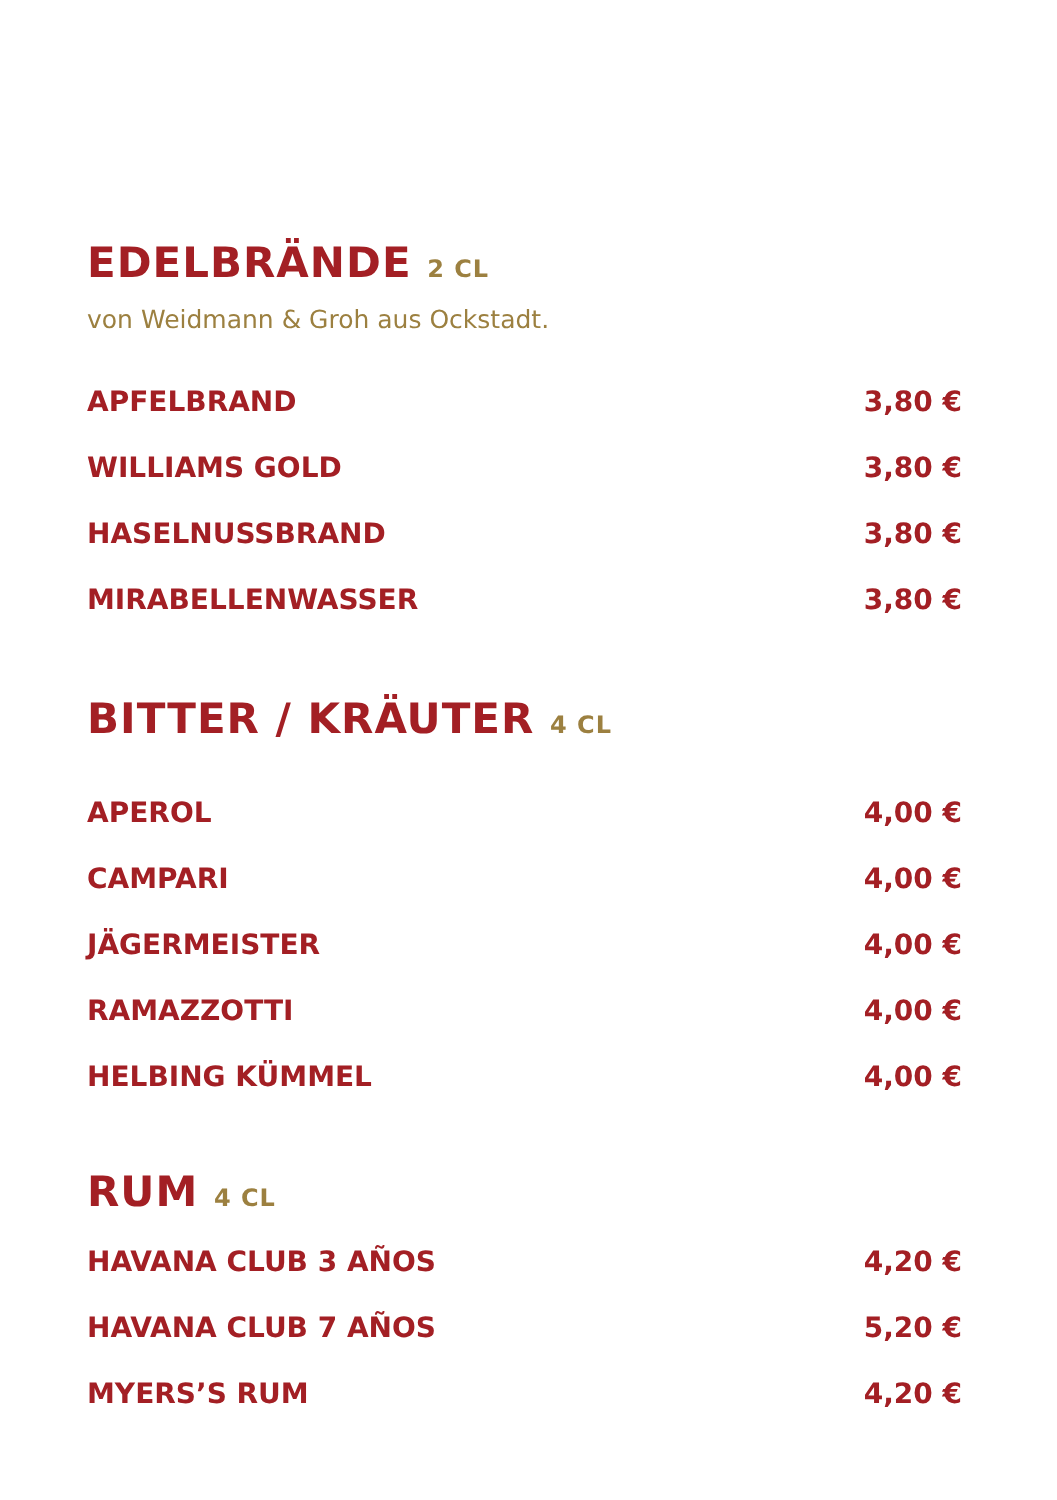EDELBRÄNDE 2 CL
von Weidmann & Groh aus Ockstadt.
APFELBRAND 3,80 €
WILLIAMS GOLD 3,80 €
HASELNUSSBRAND 3,80 €
MIRABELLENWASSER 3,80 €
BITTER / KRÄUTER 4 CL
APEROL 4,00 €
CAMPARI 4,00 €
JÄGERMEISTER 4,00 €
RAMAZZOTTI 4,00 €
HELBING KÜMMEL 4,00 €
RUM 4 CL
HAVANA CLUB 3 AÑOS 4,20 €
HAVANA CLUB 7 AÑOS 5,20 €
MYERS’S RUM 4,20 €